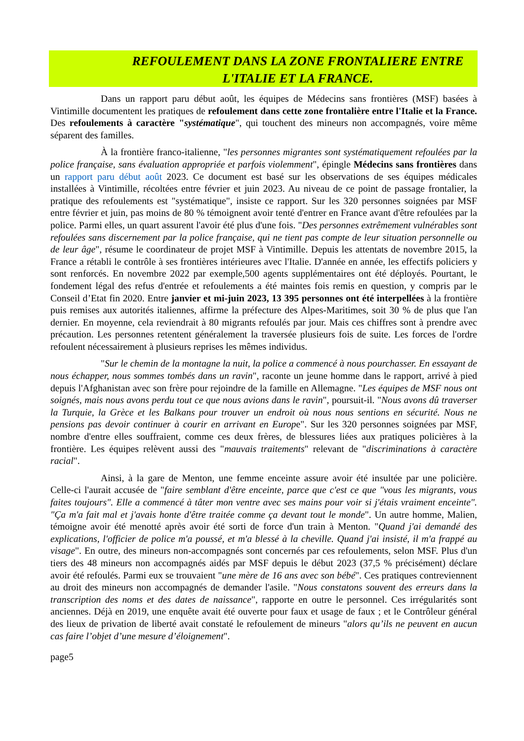REFOULEMENT DANS LA ZONE FRONTALIERE ENTRE
L'ITALIE ET LA FRANCE.
Dans un rapport paru début août, les équipes de Médecins sans frontières (MSF) basées à Vintimille documentent les pratiques de refoulement dans cette zone frontalière entre l'Italie et la France. Des refoulements à caractère "systématique", qui touchent des mineurs non accompagnés, voire même séparent des familles.
À la frontière franco-italienne, "les personnes migrantes sont systématiquement refoulées par la police française, sans évaluation appropriée et parfois violemment", épingle Médecins sans frontières dans un rapport paru début août 2023. Ce document est basé sur les observations de ses équipes médicales installées à Vintimille, récoltées entre février et juin 2023. Au niveau de ce point de passage frontalier, la pratique des refoulements est "systématique", insiste ce rapport. Sur les 320 personnes soignées par MSF entre février et juin, pas moins de 80 % témoignent avoir tenté d'entrer en France avant d'être refoulées par la police. Parmi elles, un quart assurent l'avoir été plus d'une fois. "Des personnes extrêmement vulnérables sont refoulées sans discernement par la police française, qui ne tient pas compte de leur situation personnelle ou de leur âge", résume le coordinateur de projet MSF à Vintimille. Depuis les attentats de novembre 2015, la France a rétabli le contrôle à ses frontières intérieures avec l'Italie. D'année en année, les effectifs policiers y sont renforcés. En novembre 2022 par exemple,500 agents supplémentaires ont été déployés. Pourtant, le fondement légal des refus d'entrée et refoulements a été maintes fois remis en question, y compris par le Conseil d’Etat fin 2020. Entre janvier et mi-juin 2023, 13 395 personnes ont été interpellées à la frontière puis remises aux autorités italiennes, affirme la préfecture des Alpes-Maritimes, soit 30 % de plus que l'an dernier. En moyenne, cela reviendrait à 80 migrants refoulés par jour. Mais ces chiffres sont à prendre avec précaution. Les personnes retentent généralement la traversée plusieurs fois de suite. Les forces de l'ordre refoulent nécessairement à plusieurs reprises les mêmes individus.
"Sur le chemin de la montagne la nuit, la police a commencé à nous pourchasser. En essayant de nous échapper, nous sommes tombés dans un ravin", raconte un jeune homme dans le rapport, arrivé à pied depuis l'Afghanistan avec son frère pour rejoindre de la famille en Allemagne. "Les équipes de MSF nous ont soignés, mais nous avons perdu tout ce que nous avions dans le ravin", poursuit-il. "Nous avons dû traverser la Turquie, la Grèce et les Balkans pour trouver un endroit où nous nous sentions en sécurité. Nous ne pensions pas devoir continuer à courir en arrivant en Europe". Sur les 320 personnes soignées par MSF, nombre d'entre elles souffraient, comme ces deux frères, de blessures liées aux pratiques policières à la frontière. Les équipes relèvent aussi des "mauvais traitements" relevant de "discriminations à caractère racial".
Ainsi, à la gare de Menton, une femme enceinte assure avoir été insultée par une policière. Celle-ci l'aurait accusée de "faire semblant d'être enceinte, parce que c'est ce que "vous les migrants, vous faites toujours". Elle a commencé à tâter mon ventre avec ses mains pour voir si j'étais vraiment enceinte". "Ça m'a fait mal et j'avais honte d'être traitée comme ça devant tout le monde". Un autre homme, Malien, témoigne avoir été menotté après avoir été sorti de force d'un train à Menton. "Quand j'ai demandé des explications, l'officier de police m'a poussé, et m'a blessé à la cheville. Quand j'ai insisté, il m'a frappé au visage". En outre, des mineurs non-accompagnés sont concernés par ces refoulements, selon MSF. Plus d'un tiers des 48 mineurs non accompagnés aidés par MSF depuis le début 2023 (37,5 % précisément) déclare avoir été refoulés. Parmi eux se trouvaient "une mère de 16 ans avec son bébé". Ces pratiques contreviennent au droit des mineurs non accompagnés de demander l'asile. "Nous constatons souvent des erreurs dans la transcription des noms et des dates de naissance", rapporte en outre le personnel. Ces irrégularités sont anciennes. Déjà en 2019, une enquête avait été ouverte pour faux et usage de faux ; et le Contrôleur général des lieux de privation de liberté avait constaté le refoulement de mineurs "alors qu’ils ne peuvent en aucun cas faire l’objet d’une mesure d’éloignement".
page5